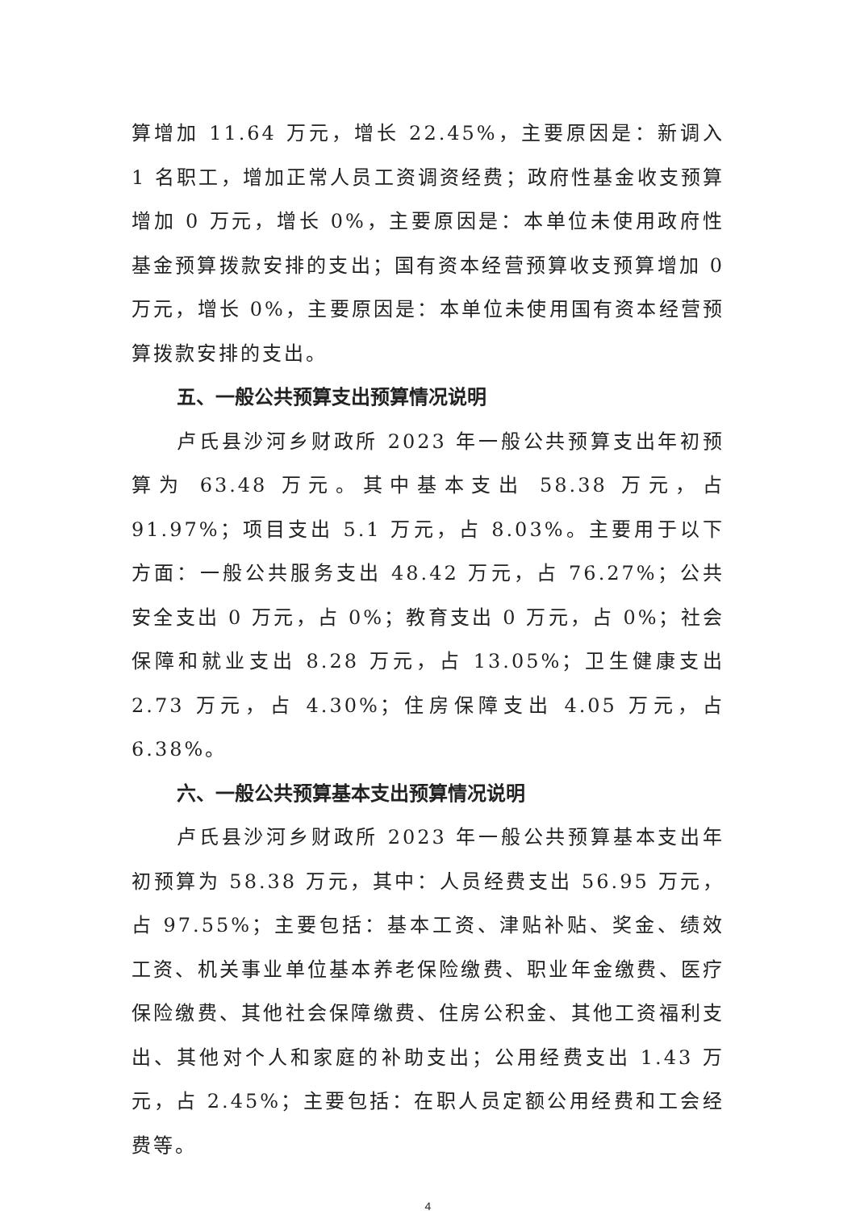算增加 11.64 万元，增长 22.45%，主要原因是：新调入 1 名职工，增加正常人员工资调资经费；政府性基金收支预算增加 0 万元，增长 0%，主要原因是：本单位未使用政府性基金预算拨款安排的支出；国有资本经营预算收支预算增加 0 万元，增长 0%，主要原因是：本单位未使用国有资本经营预算拨款安排的支出。
五、一般公共预算支出预算情况说明
卢氏县沙河乡财政所 2023 年一般公共预算支出年初预算为 63.48 万元。其中基本支出 58.38 万元，占 91.97%；项目支出 5.1 万元，占 8.03%。主要用于以下方面：一般公共服务支出 48.42 万元，占 76.27%；公共安全支出 0 万元，占 0%；教育支出 0 万元，占 0%；社会保障和就业支出 8.28 万元，占 13.05%；卫生健康支出 2.73 万元，占 4.30%；住房保障支出 4.05 万元，占 6.38%。
六、一般公共预算基本支出预算情况说明
卢氏县沙河乡财政所 2023 年一般公共预算基本支出年初预算为 58.38 万元，其中：人员经费支出 56.95 万元，占 97.55%；主要包括：基本工资、津贴补贴、奖金、绩效工资、机关事业单位基本养老保险缴费、职业年金缴费、医疗保险缴费、其他社会保障缴费、住房公积金、其他工资福利支出、其他对个人和家庭的补助支出；公用经费支出 1.43 万元，占 2.45%；主要包括：在职人员定额公用经费和工会经费等。
4